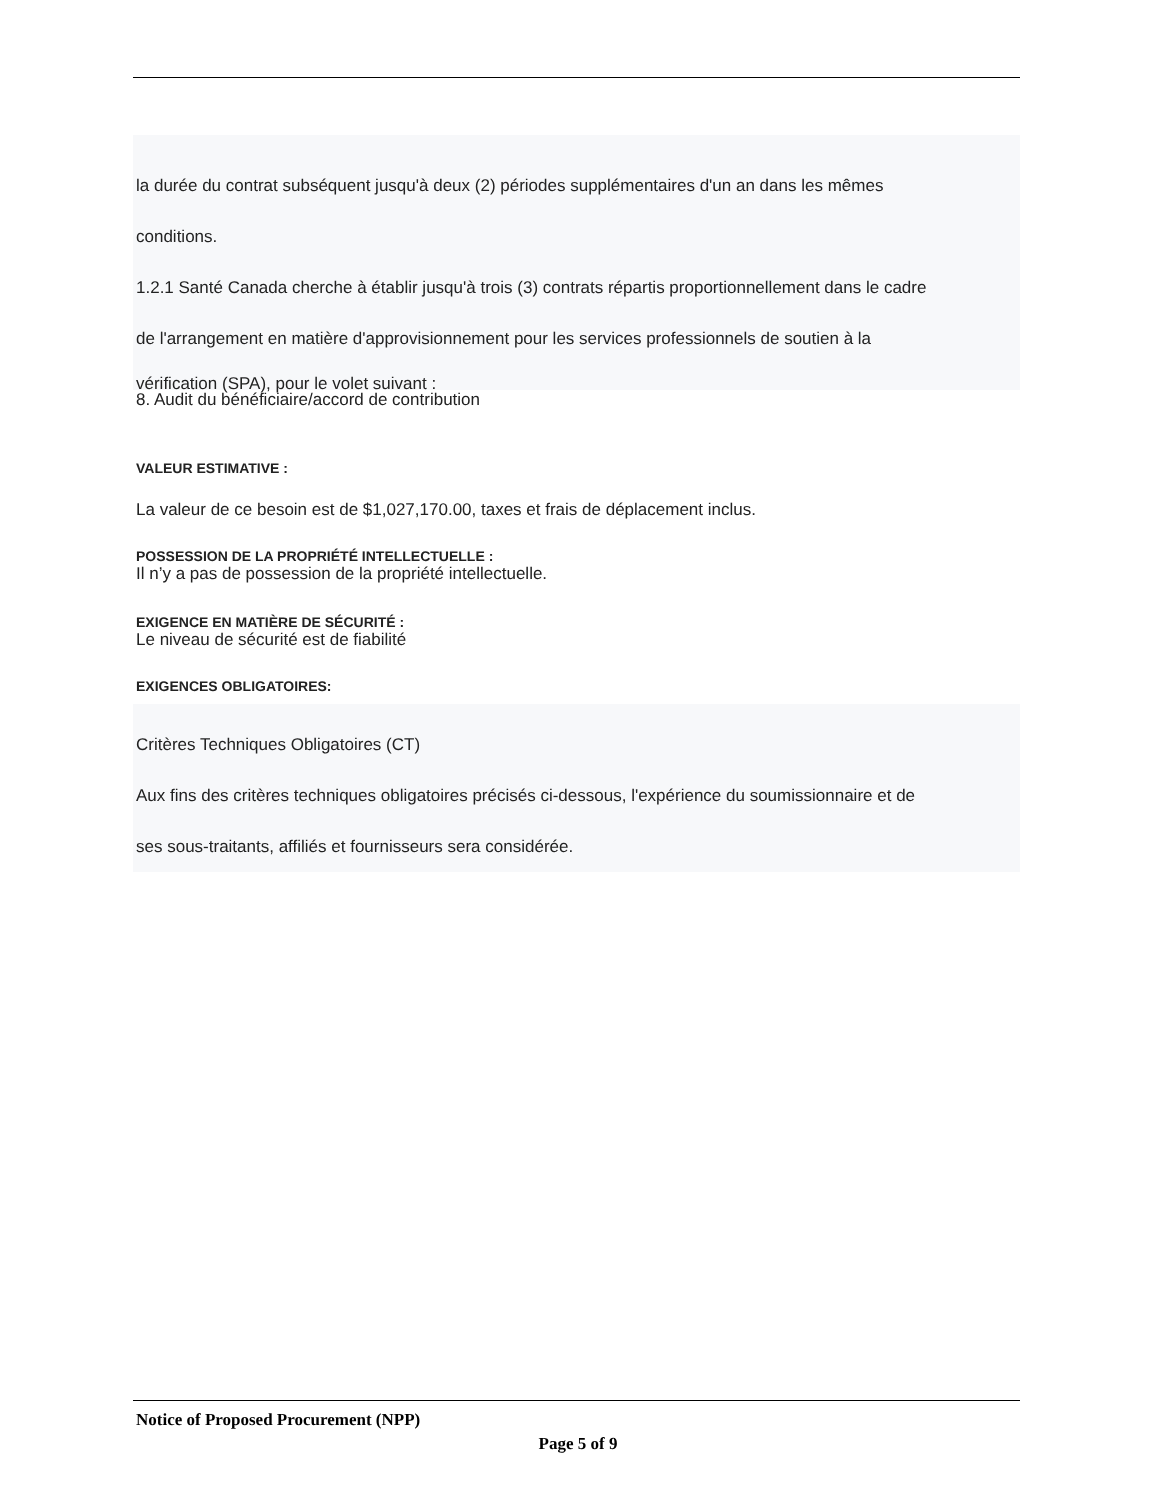la durée du contrat subséquent jusqu'à deux (2) périodes supplémentaires d'un an dans les mêmes
conditions.
1.2.1 Santé Canada cherche à établir jusqu'à trois (3) contrats répartis proportionnellement dans le cadre
de l'arrangement en matière d'approvisionnement pour les services professionnels de soutien à la
vérification (SPA), pour le volet suivant :
8. Audit du bénéficiaire/accord de contribution
VALEUR ESTIMATIVE :
La valeur de ce besoin est de $1,027,170.00, taxes et frais de déplacement inclus.
POSSESSION DE LA PROPRIÉTÉ INTELLECTUELLE :
Il n’y a pas de possession de la propriété intellectuelle.
EXIGENCE EN MATIÈRE DE SÉCURITÉ :
Le niveau de sécurité est de fiabilité
EXIGENCES OBLIGATOIRES:
Critères Techniques Obligatoires (CT)
Aux fins des critères techniques obligatoires précisés ci-dessous, l'expérience du soumissionnaire et de
ses sous-traitants, affiliés et fournisseurs sera considérée.
Notice of Proposed Procurement (NPP)
Page 5 of 9